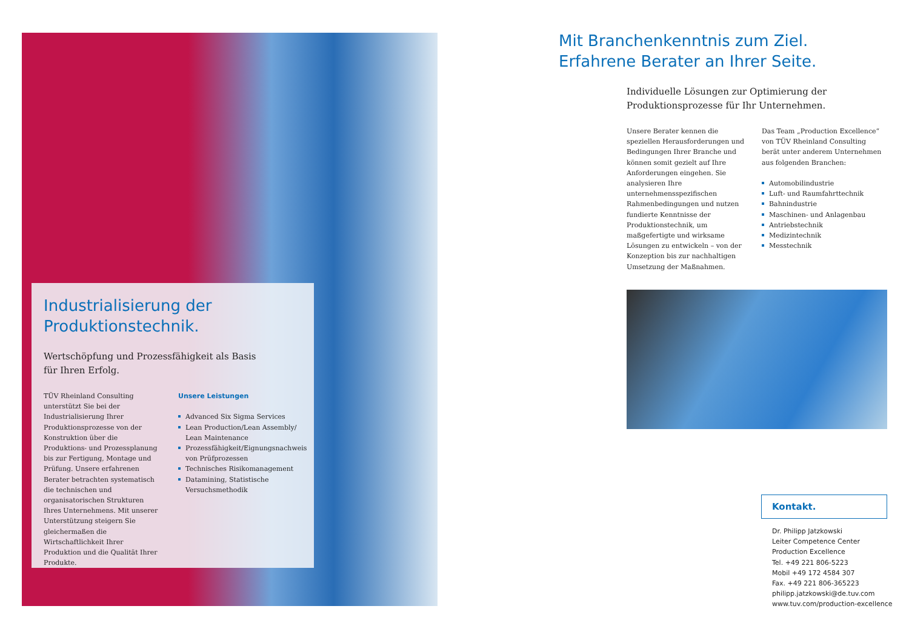Industrialisierung der
Produktionstechnik.
Wertschöpfung und Prozessfähigkeit als Basis
für Ihren Erfolg.
TÜV Rheinland Consulting unterstützt Sie bei der Industrialisierung Ihrer Produktionsprozesse von der Konstruktion über die Produktions- und Prozessplanung bis zur Fertigung, Montage und Prüfung. Unsere erfahrenen Berater betrachten systematisch die technischen und organisatorischen Strukturen Ihres Unternehmens. Mit unserer Unterstützung steigern Sie gleichermaßen die Wirtschaftlichkeit Ihrer Produktion und die Qualität Ihrer Produkte.
Unsere Leistungen
Advanced Six Sigma Services
Lean Production/Lean Assembly/ Lean Maintenance
Prozessfähigkeit/Eignungsnachweis von Prüfprozessen
Technisches Risikomanagement
Datamining, Statistische Versuchsmethodik
Mit Branchenkenntnis zum Ziel.
Erfahrene Berater an Ihrer Seite.
Individuelle Lösungen zur Optimierung der Produktionsprozesse für Ihr Unternehmen.
Unsere Berater kennen die speziellen Herausforderungen und Bedingungen Ihrer Branche und können somit gezielt auf Ihre Anforderungen eingehen. Sie analysieren Ihre unternehmensspezifischen Rahmenbedingungen und nutzen fundierte Kenntnisse der Produktionstechnik, um maßgefertigte und wirksame Lösungen zu entwickeln – von der Konzeption bis zur nachhaltigen Umsetzung der Maßnahmen.
Das Team „Production Excellence“ von TÜV Rheinland Consulting berät unter anderem Unternehmen aus folgenden Branchen:
Automobilindustrie
Luft- und Raumfahrttechnik
Bahnindustrie
Maschinen- und Anlagenbau
Antriebstechnik
Medizintechnik
Messtechnik
Kontakt.
Dr. Philipp Jatzkowski
Leiter Competence Center
Production Excellence
Tel. +49 221 806-5223
Mobil +49 172 4584 307
Fax. +49 221 806-365223
philipp.jatzkowski@de.tuv.com
www.tuv.com/production-excellence